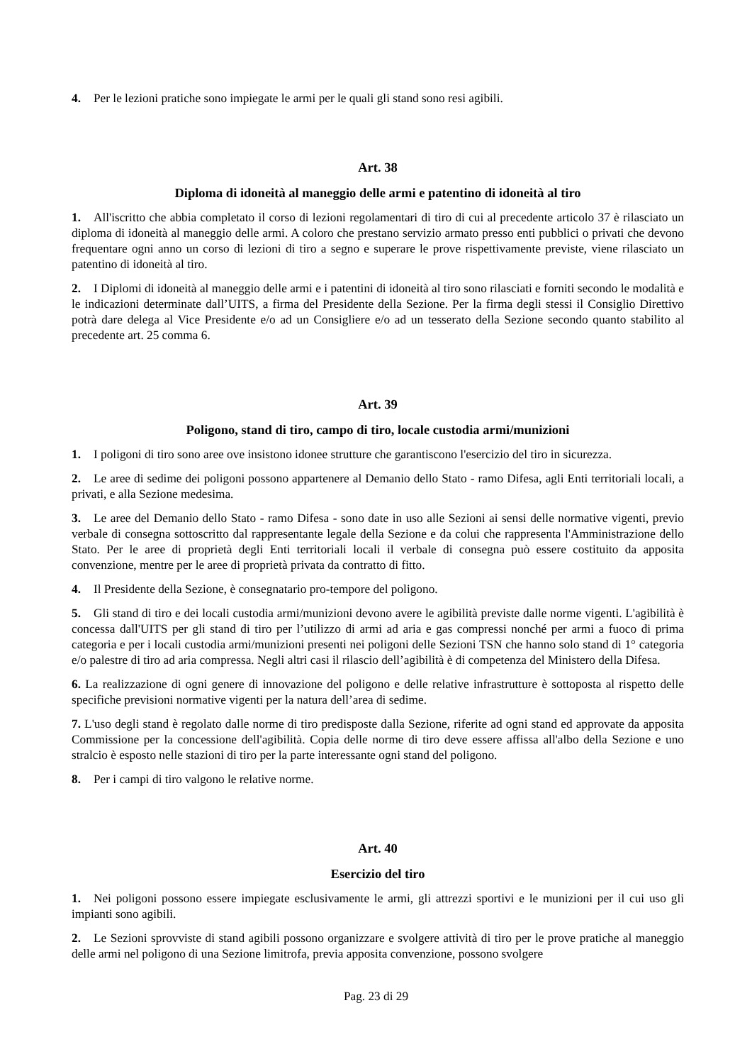4. Per le lezioni pratiche sono impiegate le armi per le quali gli stand sono resi agibili.
Art. 38
Diploma di idoneità al maneggio delle armi e patentino di idoneità al tiro
1. All'iscritto che abbia completato il corso di lezioni regolamentari di tiro di cui al precedente articolo 37 è rilasciato un diploma di idoneità al maneggio delle armi. A coloro che prestano servizio armato presso enti pubblici o privati che devono frequentare ogni anno un corso di lezioni di tiro a segno e superare le prove rispettivamente previste, viene rilasciato un patentino di idoneità al tiro.
2. I Diplomi di idoneità al maneggio delle armi e i patentini di idoneità al tiro sono rilasciati e forniti secondo le modalità e le indicazioni determinate dall’UITS, a firma del Presidente della Sezione. Per la firma degli stessi il Consiglio Direttivo potrà dare delega al Vice Presidente e/o ad un Consigliere e/o ad un tesserato della Sezione secondo quanto stabilito al precedente art. 25 comma 6.
Art. 39
Poligono, stand di tiro, campo di tiro, locale custodia armi/munizioni
1. I poligoni di tiro sono aree ove insistono idonee strutture che garantiscono l'esercizio del tiro in sicurezza.
2. Le aree di sedime dei poligoni possono appartenere al Demanio dello Stato - ramo Difesa, agli Enti territoriali locali, a privati, e alla Sezione medesima.
3. Le aree del Demanio dello Stato - ramo Difesa - sono date in uso alle Sezioni ai sensi delle normative vigenti, previo verbale di consegna sottoscritto dal rappresentante legale della Sezione e da colui che rappresenta l'Amministrazione dello Stato. Per le aree di proprietà degli Enti territoriali locali il verbale di consegna può essere costituito da apposita convenzione, mentre per le aree di proprietà privata da contratto di fitto.
4. Il Presidente della Sezione, è consegnatario pro-tempore del poligono.
5. Gli stand di tiro e dei locali custodia armi/munizioni devono avere le agibilità previste dalle norme vigenti. L'agibilità è concessa dall'UITS per gli stand di tiro per l’utilizzo di armi ad aria e gas compressi nonché per armi a fuoco di prima categoria e per i locali custodia armi/munizioni presenti nei poligoni delle Sezioni TSN che hanno solo stand di 1° categoria e/o palestre di tiro ad aria compressa. Negli altri casi il rilascio dell’agibilità è di competenza del Ministero della Difesa.
6. La realizzazione di ogni genere di innovazione del poligono e delle relative infrastrutture è sottoposta al rispetto delle specifiche previsioni normative vigenti per la natura dell’area di sedime.
7. L'uso degli stand è regolato dalle norme di tiro predisposte dalla Sezione, riferite ad ogni stand ed approvate da apposita Commissione per la concessione dell'agibilità. Copia delle norme di tiro deve essere affissa all'albo della Sezione e uno stralcio è esposto nelle stazioni di tiro per la parte interessante ogni stand del poligono.
8. Per i campi di tiro valgono le relative norme.
Art. 40
Esercizio del tiro
1. Nei poligoni possono essere impiegate esclusivamente le armi, gli attrezzi sportivi e le munizioni per il cui uso gli impianti sono agibili.
2. Le Sezioni sprovviste di stand agibili possono organizzare e svolgere attività di tiro per le prove pratiche al maneggio delle armi nel poligono di una Sezione limitrofa, previa apposita convenzione, possono svolgere
Pag. 23 di 29